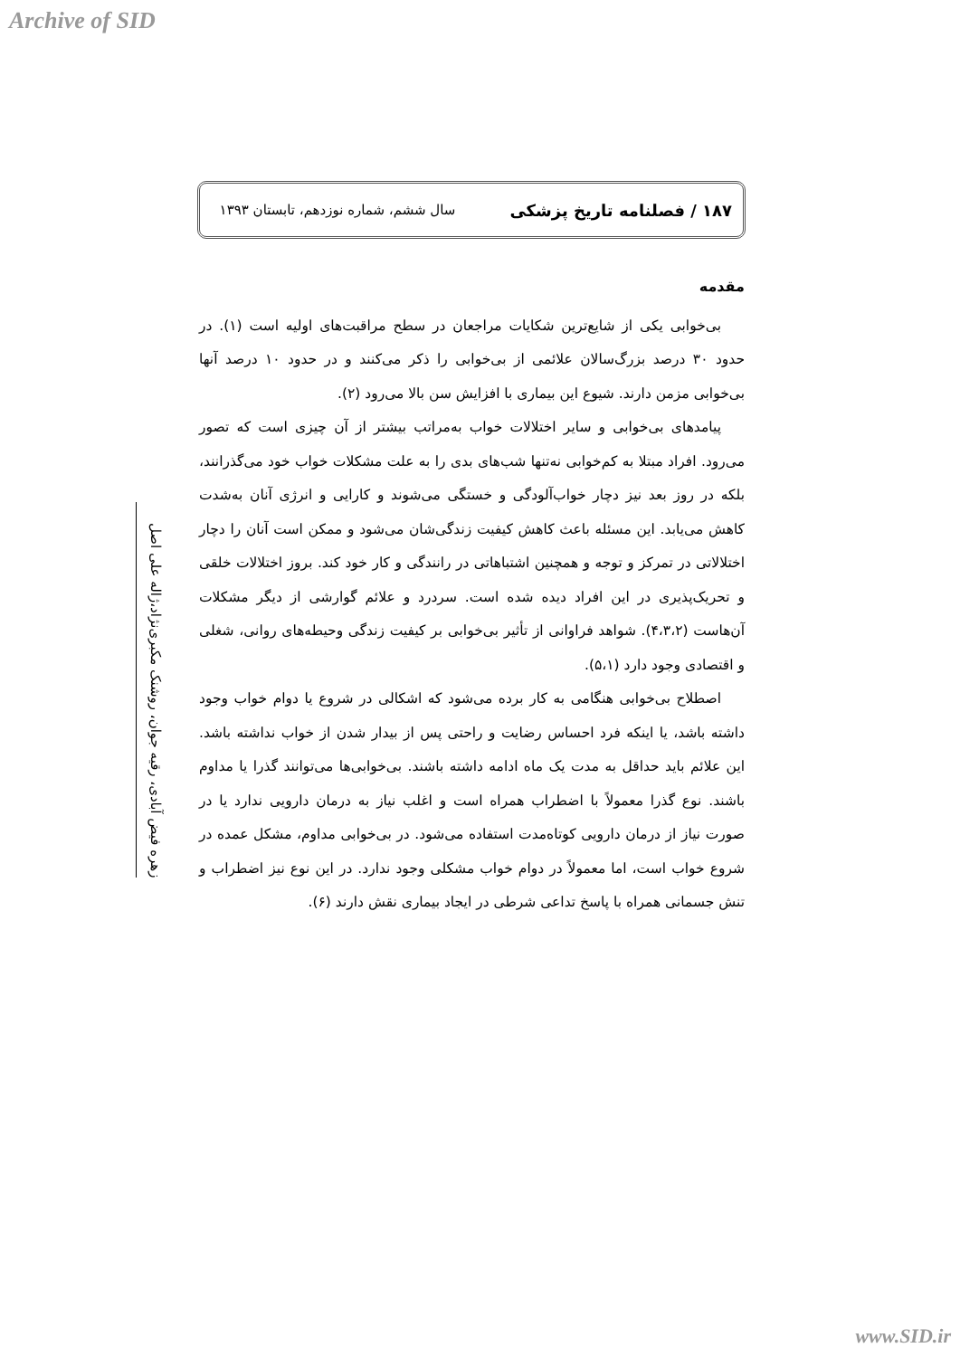Archive of SID
۱۸۷ / فصلنامه تاریخ پزشکی سال ششم، شماره نوزدهم، تابستان ۱۳۹۳
زهره فیض آبادی، رقیه جوان، روشنک مکبری‌نژاد،ژاله علی اصل
مقدمه
بی‌خوابی یکی از شایع‌ترین شکایات مراجعان در سطح مراقبت‌های اولیه است (۱). در حدود ۳۰ درصد بزرگ‌سالان علائمی از بی‌خوابی را ذکر می‌کنند و در حدود ۱۰ درصد آنها بی‌خوابی مزمن دارند. شیوع این بیماری با افزایش سن بالا می‌رود (۲).
پیامدهای بی‌خوابی و سایر اختلالات خواب به‌مراتب بیشتر از آن چیزی است که تصور می‌رود. افراد مبتلا به کم‌خوابی نه‌تنها شب‌های بدی را به علت مشکلات خواب خود می‌گذرانند، بلکه در روز بعد نیز دچار خواب‌آلودگی و خستگی می‌شوند و کارایی و انرژی آنان به‌شدت کاهش می‌یابد. این مسئله باعث کاهش کیفیت زندگی‌شان می‌شود و ممکن است آنان را دچار اختلالاتی در تمرکز و توجه و همچنین اشتباهاتی در رانندگی و کار خود کند. بروز اختلالات خلقی و تحریک‌پذیری در این افراد دیده شده است. سردرد و علائم گوارشی از دیگر مشکلات آن‌هاست (۴،۳،۲). شواهد فراوانی از تأثیر بی‌خوابی بر کیفیت زندگی وحیطه‌های روانی، شغلی و اقتصادی وجود دارد (۵،۱).
اصطلاح بی‌خوابی هنگامی به کار برده می‌شود که اشکالی در شروع یا دوام خواب وجود داشته باشد، یا اینکه فرد احساس رضایت و راحتی پس از بیدار شدن از خواب نداشته باشد. این علائم باید حداقل به مدت یک ماه ادامه داشته باشند. بی‌خوابی‌ها می‌توانند گذرا یا مداوم باشند. نوع گذرا معمولاً با اضطراب همراه است و اغلب نیاز به درمان دارویی ندارد یا در صورت نیاز از درمان دارویی کوتاه‌مدت استفاده می‌شود. در بی‌خوابی مداوم، مشکل عمده در شروع خواب است، اما معمولاً در دوام خواب مشکلی وجود ندارد. در این نوع نیز اضطراب و تنش جسمانی همراه با پاسخ تداعی شرطی در ایجاد بیماری نقش دارند (۶).
www.SID.ir